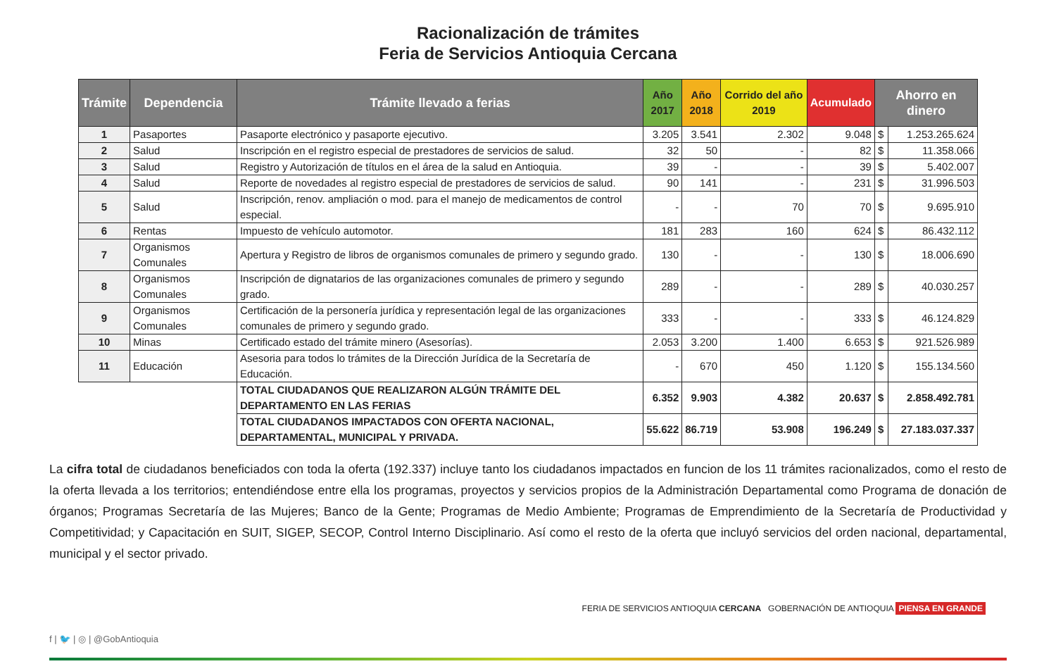Racionalización de trámites
Feria de Servicios Antioquia Cercana
| Trámite | Dependencia | Trámite llevado a ferias | Año 2017 | Año 2018 | Corrido del año 2019 | Acumulado | Ahorro en dinero | |
| --- | --- | --- | --- | --- | --- | --- | --- | --- |
| 1 | Pasaportes | Pasaporte electrónico y pasaporte ejecutivo. | 3.205 | 3.541 | 2.302 | 9.048 | $ | 1.253.265.624 |
| 2 | Salud | Inscripción en el registro especial de prestadores de servicios de salud. | 32 | 50 | - | 82 | $ | 11.358.066 |
| 3 | Salud | Registro y Autorización de títulos en el área de la salud en Antioquia. | 39 | - | - | 39 | $ | 5.402.007 |
| 4 | Salud | Reporte de novedades al registro especial de prestadores de servicios de salud. | 90 | 141 | - | 231 | $ | 31.996.503 |
| 5 | Salud | Inscripción, renov. ampliación o mod. para el manejo de medicamentos de control especial. | - | - | 70 | 70 | $ | 9.695.910 |
| 6 | Rentas | Impuesto de vehículo automotor. | 181 | 283 | 160 | 624 | $ | 86.432.112 |
| 7 | Organismos Comunales | Apertura y Registro de libros de organismos comunales de primero y segundo grado. | 130 | - | - | 130 | $ | 18.006.690 |
| 8 | Organismos Comunales | Inscripción de dignatarios de las organizaciones comunales de primero y segundo grado. | 289 | - | - | 289 | $ | 40.030.257 |
| 9 | Organismos Comunales | Certificación de la personería jurídica y representación legal de las organizaciones comunales de primero y segundo grado. | 333 | - | - | 333 | $ | 46.124.829 |
| 10 | Minas | Certificado estado del trámite minero (Asesorías). | 2.053 | 3.200 | 1.400 | 6.653 | $ | 921.526.989 |
| 11 | Educación | Asesoria para todos lo trámites de la Dirección Jurídica de la Secretaría de Educación. | - | 670 | 450 | 1.120 | $ | 155.134.560 |
| | | TOTAL CIUDADANOS QUE REALIZARON ALGÚN TRÁMITE DEL DEPARTAMENTO EN LAS FERIAS | 6.352 | 9.903 | 4.382 | 20.637 | $ | 2.858.492.781 |
| | | TOTAL CIUDADANOS IMPACTADOS CON OFERTA NACIONAL, DEPARTAMENTAL, MUNICIPAL Y PRIVADA. | 55.622 | 86.719 | 53.908 | 196.249 | $ | 27.183.037.337 |
La cifra total de ciudadanos beneficiados con toda la oferta (192.337) incluye tanto los ciudadanos impactados en funcion de los 11 trámites racionalizados, como el resto de la oferta llevada a los territorios; entendiéndose entre ella los programas, proyectos y servicios propios de la Administración Departamental como Programa de donación de órganos; Programas Secretaría de las Mujeres; Banco de la Gente; Programas de Medio Ambiente; Programas de Emprendimiento de la Secretaría de Productividad y Competitividad; y Capacitación en SUIT, SIGEP, SECOP, Control Interno Disciplinario. Así como el resto de la oferta que incluyó servicios del orden nacional, departamental, municipal y el sector privado.
f | 🐦 | ◎ | @GobAntioquia
FERIA DE SERVICIOS ANTIOQUIA CERCANA GOBERNACIÓN DE ANTIOQUIA PIENSA EN GRANDE